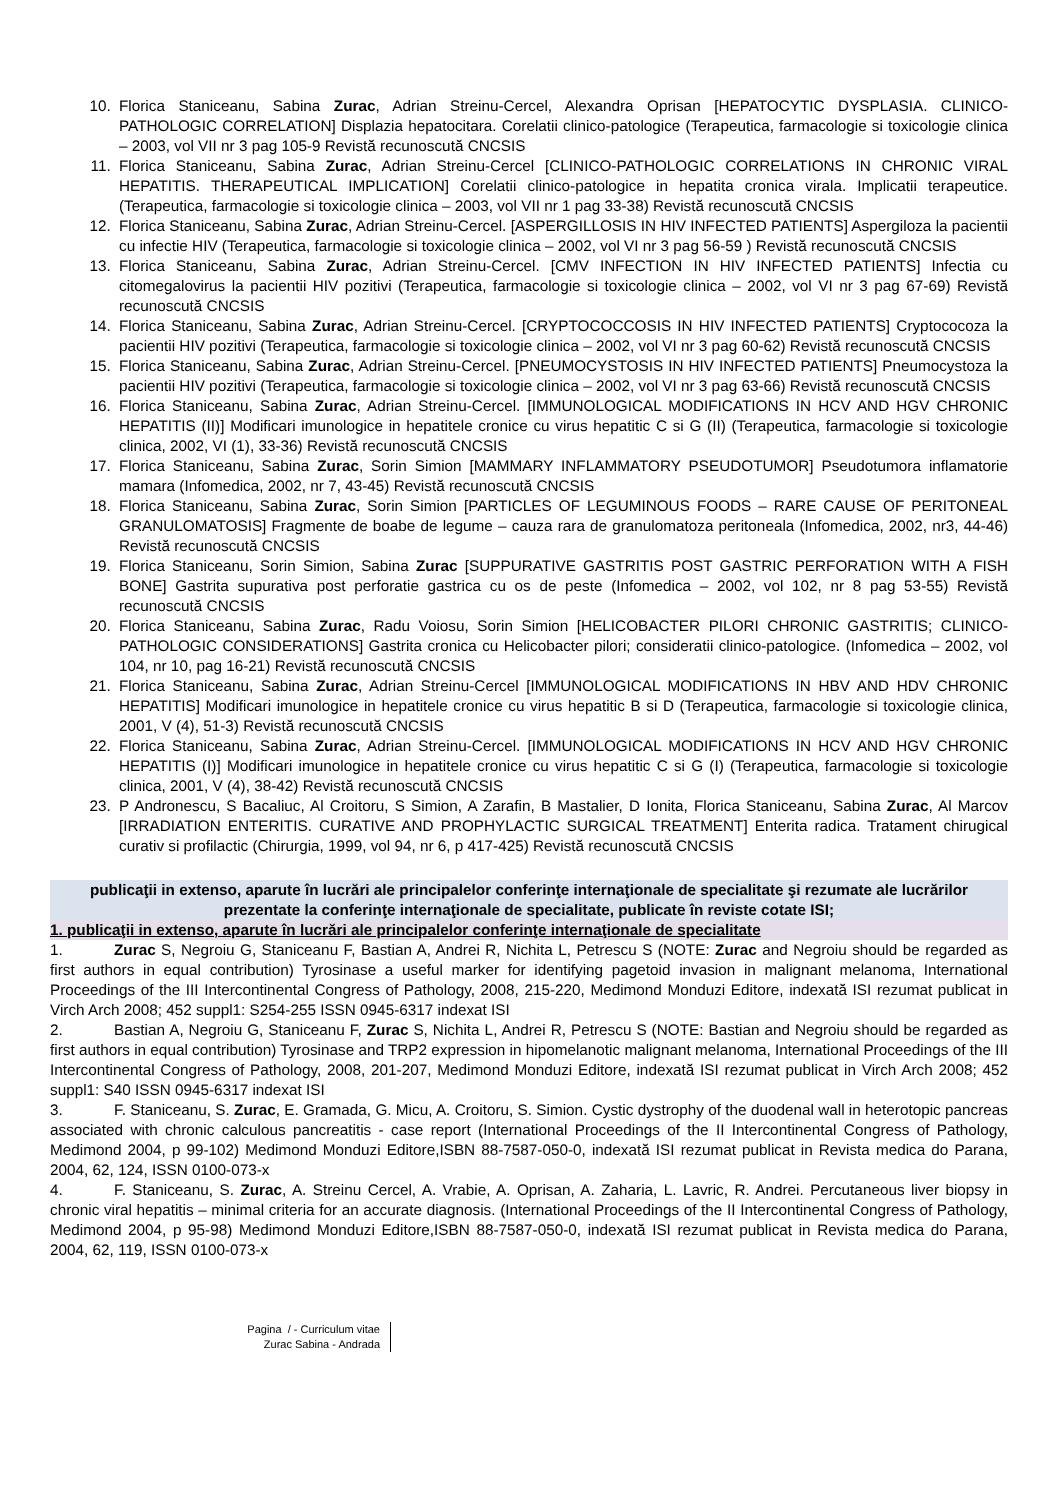10. Florica Staniceanu, Sabina Zurac, Adrian Streinu-Cercel, Alexandra Oprisan [HEPATOCYTIC DYSPLASIA. CLINICO-PATHOLOGIC CORRELATION] Displazia hepatocitara. Corelatii clinico-patologice (Terapeutica, farmacologie si toxicologie clinica – 2003, vol VII nr 3 pag 105-9 Revistă recunoscută CNCSIS
11. Florica Staniceanu, Sabina Zurac, Adrian Streinu-Cercel [CLINICO-PATHOLOGIC CORRELATIONS IN CHRONIC VIRAL HEPATITIS. THERAPEUTICAL IMPLICATION] Corelatii clinico-patologice in hepatita cronica virala. Implicatii terapeutice. (Terapeutica, farmacologie si toxicologie clinica – 2003, vol VII nr 1 pag 33-38) Revistă recunoscută CNCSIS
12. Florica Staniceanu, Sabina Zurac, Adrian Streinu-Cercel. [ASPERGILLOSIS IN HIV INFECTED PATIENTS] Aspergiloza la pacientii cu infectie HIV (Terapeutica, farmacologie si toxicologie clinica – 2002, vol VI nr 3 pag 56-59 ) Revistă recunoscută CNCSIS
13. Florica Staniceanu, Sabina Zurac, Adrian Streinu-Cercel. [CMV INFECTION IN HIV INFECTED PATIENTS] Infectia cu citomegalovirus la pacientii HIV pozitivi (Terapeutica, farmacologie si toxicologie clinica – 2002, vol VI nr 3 pag 67-69) Revistă recunoscută CNCSIS
14. Florica Staniceanu, Sabina Zurac, Adrian Streinu-Cercel. [CRYPTOCOCCOSIS IN HIV INFECTED PATIENTS] Cryptococoza la pacientii HIV pozitivi (Terapeutica, farmacologie si toxicologie clinica – 2002, vol VI nr 3 pag 60-62) Revistă recunoscută CNCSIS
15. Florica Staniceanu, Sabina Zurac, Adrian Streinu-Cercel. [PNEUMOCYSTOSIS IN HIV INFECTED PATIENTS] Pneumocystoza la pacientii HIV pozitivi (Terapeutica, farmacologie si toxicologie clinica – 2002, vol VI nr 3 pag 63-66) Revistă recunoscută CNCSIS
16. Florica Staniceanu, Sabina Zurac, Adrian Streinu-Cercel. [IMMUNOLOGICAL MODIFICATIONS IN HCV AND HGV CHRONIC HEPATITIS (II)] Modificari imunologice in hepatitele cronice cu virus hepatitic C si G (II) (Terapeutica, farmacologie si toxicologie clinica, 2002, VI (1), 33-36) Revistă recunoscută CNCSIS
17. Florica Staniceanu, Sabina Zurac, Sorin Simion [MAMMARY INFLAMMATORY PSEUDOTUMOR] Pseudotumora inflamatorie mamara (Infomedica, 2002, nr 7, 43-45) Revistă recunoscută CNCSIS
18. Florica Staniceanu, Sabina Zurac, Sorin Simion [PARTICLES OF LEGUMINOUS FOODS – RARE CAUSE OF PERITONEAL GRANULOMATOSIS] Fragmente de boabe de legume – cauza rara de granulomatoza peritoneala (Infomedica, 2002, nr3, 44-46) Revistă recunoscută CNCSIS
19. Florica Staniceanu, Sorin Simion, Sabina Zurac [SUPPURATIVE GASTRITIS POST GASTRIC PERFORATION WITH A FISH BONE] Gastrita supurativa post perforatie gastrica cu os de peste (Infomedica – 2002, vol 102, nr 8 pag 53-55) Revistă recunoscută CNCSIS
20. Florica Staniceanu, Sabina Zurac, Radu Voiosu, Sorin Simion [HELICOBACTER PILORI CHRONIC GASTRITIS; CLINICO-PATHOLOGIC CONSIDERATIONS] Gastrita cronica cu Helicobacter pilori; consideratii clinico-patologice. (Infomedica – 2002, vol 104, nr 10, pag 16-21) Revistă recunoscută CNCSIS
21. Florica Staniceanu, Sabina Zurac, Adrian Streinu-Cercel [IMMUNOLOGICAL MODIFICATIONS IN HBV AND HDV CHRONIC HEPATITIS] Modificari imunologice in hepatitele cronice cu virus hepatitic B si D (Terapeutica, farmacologie si toxicologie clinica, 2001, V (4), 51-3) Revistă recunoscută CNCSIS
22. Florica Staniceanu, Sabina Zurac, Adrian Streinu-Cercel. [IMMUNOLOGICAL MODIFICATIONS IN HCV AND HGV CHRONIC HEPATITIS (I)] Modificari imunologice in hepatitele cronice cu virus hepatitic C si G (I) (Terapeutica, farmacologie si toxicologie clinica, 2001, V (4), 38-42) Revistă recunoscută CNCSIS
23. P Andronescu, S Bacaliuc, Al Croitoru, S Simion, A Zarafin, B Mastalier, D Ionita, Florica Staniceanu, Sabina Zurac, Al Marcov [IRRADIATION ENTERITIS. CURATIVE AND PROPHYLACTIC SURGICAL TREATMENT] Enterita radica. Tratament chirugical curativ si profilactic (Chirurgia, 1999, vol 94, nr 6, p 417-425) Revistă recunoscută CNCSIS
publicaţii in extenso, aparute în lucrări ale principalelor conferinţe internaţionale de specialitate şi rezumate ale lucrărilor prezentate la conferinţe internaţionale de specialitate, publicate în reviste cotate ISI;
1. publicaţii in extenso, aparute în lucrări ale principalelor conferinţe internaţionale de specialitate
1. Zurac S, Negroiu G, Staniceanu F, Bastian A, Andrei R, Nichita L, Petrescu S (NOTE: Zurac and Negroiu should be regarded as first authors in equal contribution) Tyrosinase a useful marker for identifying pagetoid invasion in malignant melanoma, International Proceedings of the III Intercontinental Congress of Pathology, 2008, 215-220, Medimond Monduzi Editore, indexată ISI rezumat publicat in Virch Arch 2008; 452 suppl1: S254-255 ISSN 0945-6317 indexat ISI
2. Bastian A, Negroiu G, Staniceanu F, Zurac S, Nichita L, Andrei R, Petrescu S (NOTE: Bastian and Negroiu should be regarded as first authors in equal contribution) Tyrosinase and TRP2 expression in hipomelanotic malignant melanoma, International Proceedings of the III Intercontinental Congress of Pathology, 2008, 201-207, Medimond Monduzi Editore, indexată ISI rezumat publicat in Virch Arch 2008; 452 suppl1: S40 ISSN 0945-6317 indexat ISI
3. F. Staniceanu, S. Zurac, E. Gramada, G. Micu, A. Croitoru, S. Simion. Cystic dystrophy of the duodenal wall in heterotopic pancreas associated with chronic calculous pancreatitis - case report (International Proceedings of the II Intercontinental Congress of Pathology, Medimond 2004, p 99-102) Medimond Monduzi Editore,ISBN 88-7587-050-0, indexată ISI rezumat publicat in Revista medica do Parana, 2004, 62, 124, ISSN 0100-073-x
4. F. Staniceanu, S. Zurac, A. Streinu Cercel, A. Vrabie, A. Oprisan, A. Zaharia, L. Lavric, R. Andrei. Percutaneous liver biopsy in chronic viral hepatitis – minimal criteria for an accurate diagnosis. (International Proceedings of the II Intercontinental Congress of Pathology, Medimond 2004, p 95-98) Medimond Monduzi Editore,ISBN 88-7587-050-0, indexată ISI rezumat publicat in Revista medica do Parana, 2004, 62, 119, ISSN 0100-073-x
Pagina / - Curriculum vitae
Zurac Sabina - Andrada